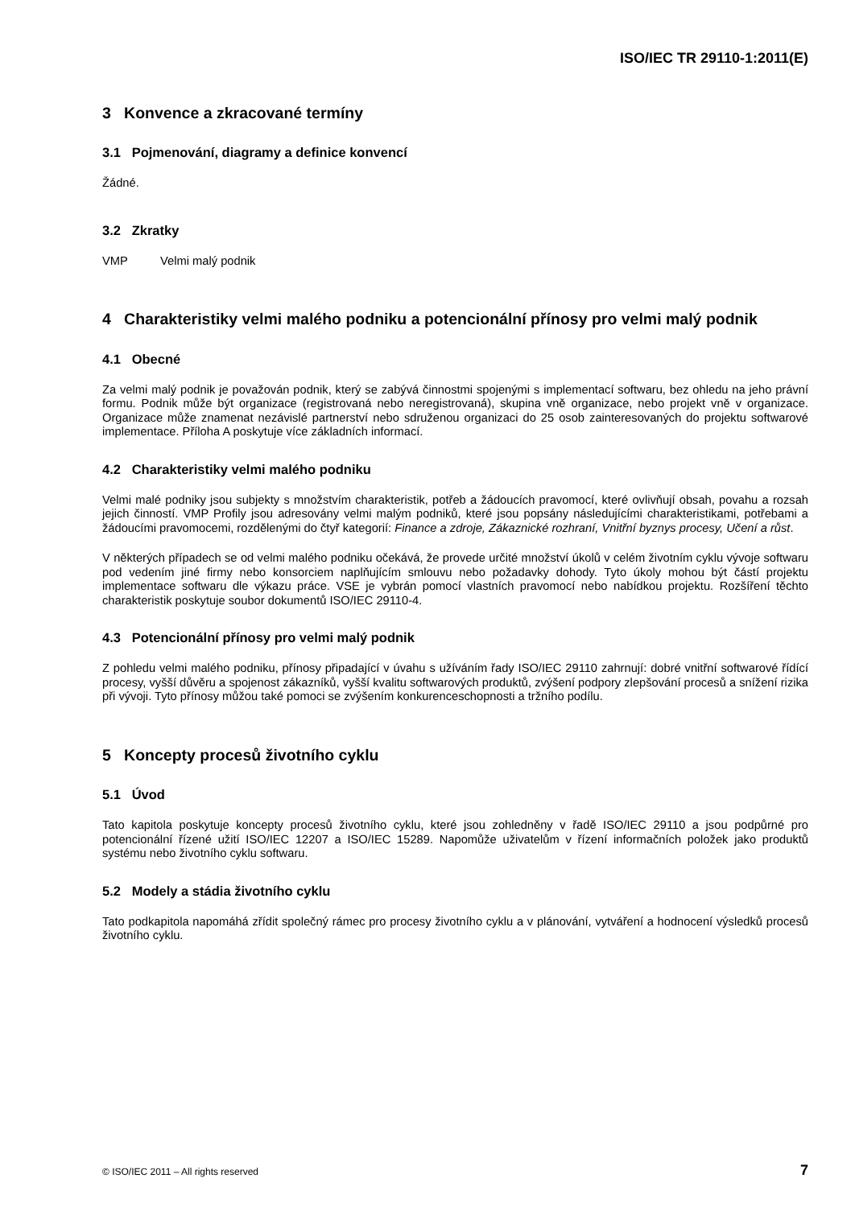ISO/IEC TR 29110-1:2011(E)
3 Konvence a zkracované termíny
3.1 Pojmenování, diagramy a definice konvencí
Žádné.
3.2 Zkratky
VMP Velmi malý podnik
4 Charakteristiky velmi malého podniku a potencionální přínosy pro velmi malý podnik
4.1 Obecné
Za velmi malý podnik je považován podnik, který se zabývá činnostmi spojenými s implementací softwaru, bez ohledu na jeho právní formu. Podnik může být organizace (registrovaná nebo neregistrovaná), skupina vně organizace, nebo projekt vně v organizace. Organizace může znamenat nezávislé partnerství nebo sdruženou organizaci do 25 osob zainteresovaných do projektu softwarové implementace. Příloha A poskytuje více základních informací.
4.2 Charakteristiky velmi malého podniku
Velmi malé podniky jsou subjekty s množstvím charakteristik, potřeb a žádoucích pravomocí, které ovlivňují obsah, povahu a rozsah jejich činností. VMP Profily jsou adresovány velmi malým podniků, které jsou popsány následujícími charakteristikami, potřebami a žádoucími pravomocemi, rozdělenými do čtyř kategorií: Finance a zdroje, Zákaznické rozhraní, Vnitřní byznys procesy, Učení a růst.
V některých případech se od velmi malého podniku očekává, že provede určité množství úkolů v celém životním cyklu vývoje softwaru pod vedením jiné firmy nebo konsorciem naplňujícím smlouvu nebo požadavky dohody. Tyto úkoly mohou být částí projektu implementace softwaru dle výkazu práce. VSE je vybrán pomocí vlastních pravomocí nebo nabídkou projektu. Rozšíření těchto charakteristik poskytuje soubor dokumentů ISO/IEC 29110-4.
4.3 Potencionální přínosy pro velmi malý podnik
Z pohledu velmi malého podniku, přínosy připadající v úvahu s užíváním řady ISO/IEC 29110 zahrnují: dobré vnitřní softwarové řídící procesy, vyšší důvěru a spojenost zákazníků, vyšší kvalitu softwarových produktů, zvýšení podpory zlepšování procesů a snížení rizika při vývoji. Tyto přínosy můžou také pomoci se zvýšením konkurenceschopnosti a tržního podílu.
5 Koncepty procesů životního cyklu
5.1 Úvod
Tato kapitola poskytuje koncepty procesů životního cyklu, které jsou zohledněny v řadě ISO/IEC 29110 a jsou podpůrné pro potencionální řízené užití ISO/IEC 12207 a ISO/IEC 15289. Napomůže uživatelům v řízení informačních položek jako produktů systému nebo životního cyklu softwaru.
5.2 Modely a stádia životního cyklu
Tato podkapitola napomáhá zřídit společný rámec pro procesy životního cyklu a v plánování, vytváření a hodnocení výsledků procesů životního cyklu.
© ISO/IEC 2011 – All rights reserved 7